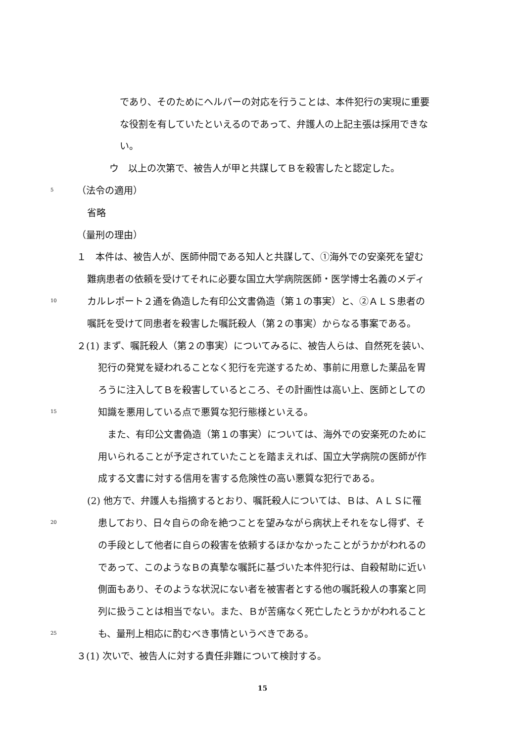であり、そのためにヘルパーの対応を行うことは、本件犯行の実現に重要
な役割を有していたといえるのであって、弁護人の上記主張は採用できな
い。
ウ　以上の次第で、被告人が甲と共謀してＢを殺害したと認定した。
5 （法令の適用）
省略
（量刑の理由）
１　本件は、被告人が、医師仲間である知人と共謀して、①海外での安楽死を望む
難病患者の依頼を受けてそれに必要な国立大学病院医師・医学博士名義のメディ
10 カルレポート２通を偽造した有印公文書偽造（第１の事実）と、②ＡＬＳ患者の
嘱託を受けて同患者を殺害した嘱託殺人（第２の事実）からなる事案である。
２(1) まず、嘱託殺人（第２の事実）についてみるに、被告人らは、自然死を装い、
犯行の発覚を疑われることなく犯行を完遂するため、事前に用意した薬品を胃
ろうに注入してＢを殺害しているところ、その計画性は高い上、医師としての
15 知識を悪用している点で悪質な犯行態様といえる。
　また、有印公文書偽造（第１の事実）については、海外での安楽死のために
用いられることが予定されていたことを踏まえれば、国立大学病院の医師が作
成する文書に対する信用を害する危険性の高い悪質な犯行である。
(2) 他方で、弁護人も指摘するとおり、嘱託殺人については、Ｂは、ＡＬＳに罹
20 患しており、日々自らの命を絶つことを望みながら病状上それをなし得ず、そ
の手段として他者に自らの殺害を依頼するほかなかったことがうかがわれるの
であって、このようなＢの真摯な嘱託に基づいた本件犯行は、自殺幇助に近い
側面もあり、そのような状況にない者を被害者とする他の嘱託殺人の事案と同
列に扱うことは相当でない。また、Ｂが苦痛なく死亡したとうかがわれること
25 も、量刑上相応に酌むべき事情というべきである。
３(1) 次いで、被告人に対する責任非難について検討する。
15